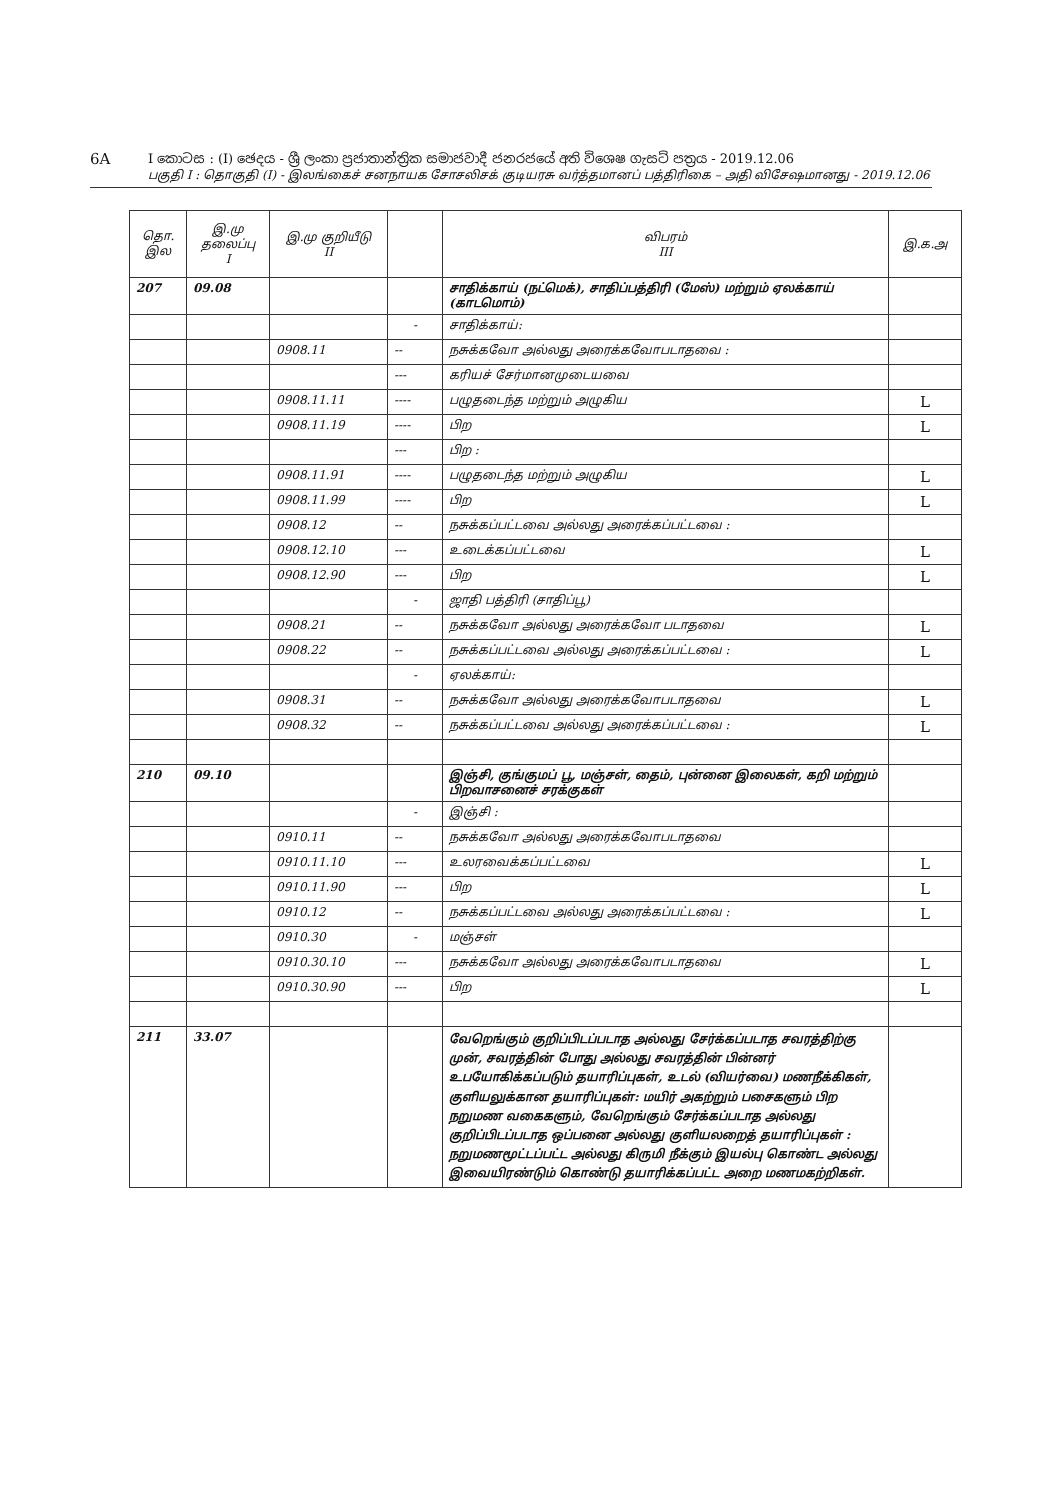6A I කොටස : (I) ඡෙදය - ශ්‍රී ලංකා ප්‍රජාතාන්ත්‍රික සමාජවාදී ජනරජයේ අති විශෙෂ ගැසට් පත්‍රය - 2019.12.06
பகுதி I : தொகுதி (I) - இலங்கைச் சனநாயக சோசலிசக் குடியரசு வர்த்தமானப் பத்திரிகை – அதி விசேஷமானது - 2019.12.06
| தொ. இல | இ.மு தலைப்பு I | இ.மு குறியீடு II | | விபரம் III | இ.க.அ |
| --- | --- | --- | --- | --- | --- |
| 207 | 09.08 | | | சாதிக்காய் (நட்மெக்), சாதிப்பத்திரி (மேஸ்) மற்றும் ஏலக்காய் (காடமொம்) | |
| | | | - | சாதிக்காய்: | |
| | | 0908.11 | -- | நசுக்கவோ அல்லது அரைக்கவோபடாதவை : | |
| | | | --- | கரியச் சேர்மானமுடையவை | |
| | | 0908.11.11 | ---- | பழுதடைந்த மற்றும் அழுகிய | L |
| | | 0908.11.19 | ---- | பிற | L |
| | | | --- | பிற : | |
| | | 0908.11.91 | ---- | பழுதடைந்த மற்றும் அழுகிய | L |
| | | 0908.11.99 | ---- | பிற | L |
| | | 0908.12 | -- | நசுக்கப்பட்டவை அல்லது அரைக்கப்பட்டவை : | |
| | | 0908.12.10 | --- | உடைக்கப்பட்டவை | L |
| | | 0908.12.90 | --- | பிற | L |
| | | | - | ஜாதி பத்திரி (சாதிப்பூ) | |
| | | 0908.21 | -- | நசுக்கவோ அல்லது அரைக்கவோ படாதவை | L |
| | | 0908.22 | -- | நசுக்கப்பட்டவை அல்லது அரைக்கப்பட்டவை : | L |
| | | | - | ஏலக்காய்: | |
| | | 0908.31 | -- | நசுக்கவோ அல்லது அரைக்கவோபடாதவை | L |
| | | 0908.32 | -- | நசுக்கப்பட்டவை அல்லது அரைக்கப்பட்டவை : | L |
| 210 | 09.10 | | | இஞ்சி, குங்குமப் பூ, மஞ்சள், தைம், புன்னை இலைகள், கறி மற்றும் பிறவாசனைச் சரக்குகள் | |
| | | | - | இஞ்சி : | |
| | | 0910.11 | -- | நசுக்கவோ அல்லது அரைக்கவோபடாதவை | |
| | | 0910.11.10 | --- | உலரவைக்கப்பட்டவை | L |
| | | 0910.11.90 | --- | பிற | L |
| | | 0910.12 | -- | நசுக்கப்பட்டவை அல்லது அரைக்கப்பட்டவை : | L |
| | | 0910.30 | - | மஞ்சள் | |
| | | 0910.30.10 | --- | நசுக்கவோ அல்லது அரைக்கவோபடாதவை | L |
| | | 0910.30.90 | --- | பிற | L |
| 211 | 33.07 | | | வேறெங்கும் குறிப்பிடப்படாத அல்லது சேர்க்கப்படாத சவரத்திற்கு முன், சவரத்தின் போது அல்லது சவரத்தின் பின்னர் உபயோகிக்கப்படும் தயாரிப்புகள், உடல் (வியர்வை) மணநீக்கிகள், குளியலுக்கான தயாரிப்புகள்: மயிர் அகற்றும் பசைகளும் பிற நறுமண வகைகளும், வேறெங்கும் சேர்க்கப்படாத அல்லது குறிப்பிடப்படாத ஒப்பனை அல்லது குளியலறைத் தயாரிப்புகள் : நறுமணமூட்டப்பட்ட அல்லது கிருமி நீக்கும் இயல்பு கொண்ட அல்லது இவையிரண்டும் கொண்டு தயாரிக்கப்பட்ட அறை மணமகற்றிகள். | |